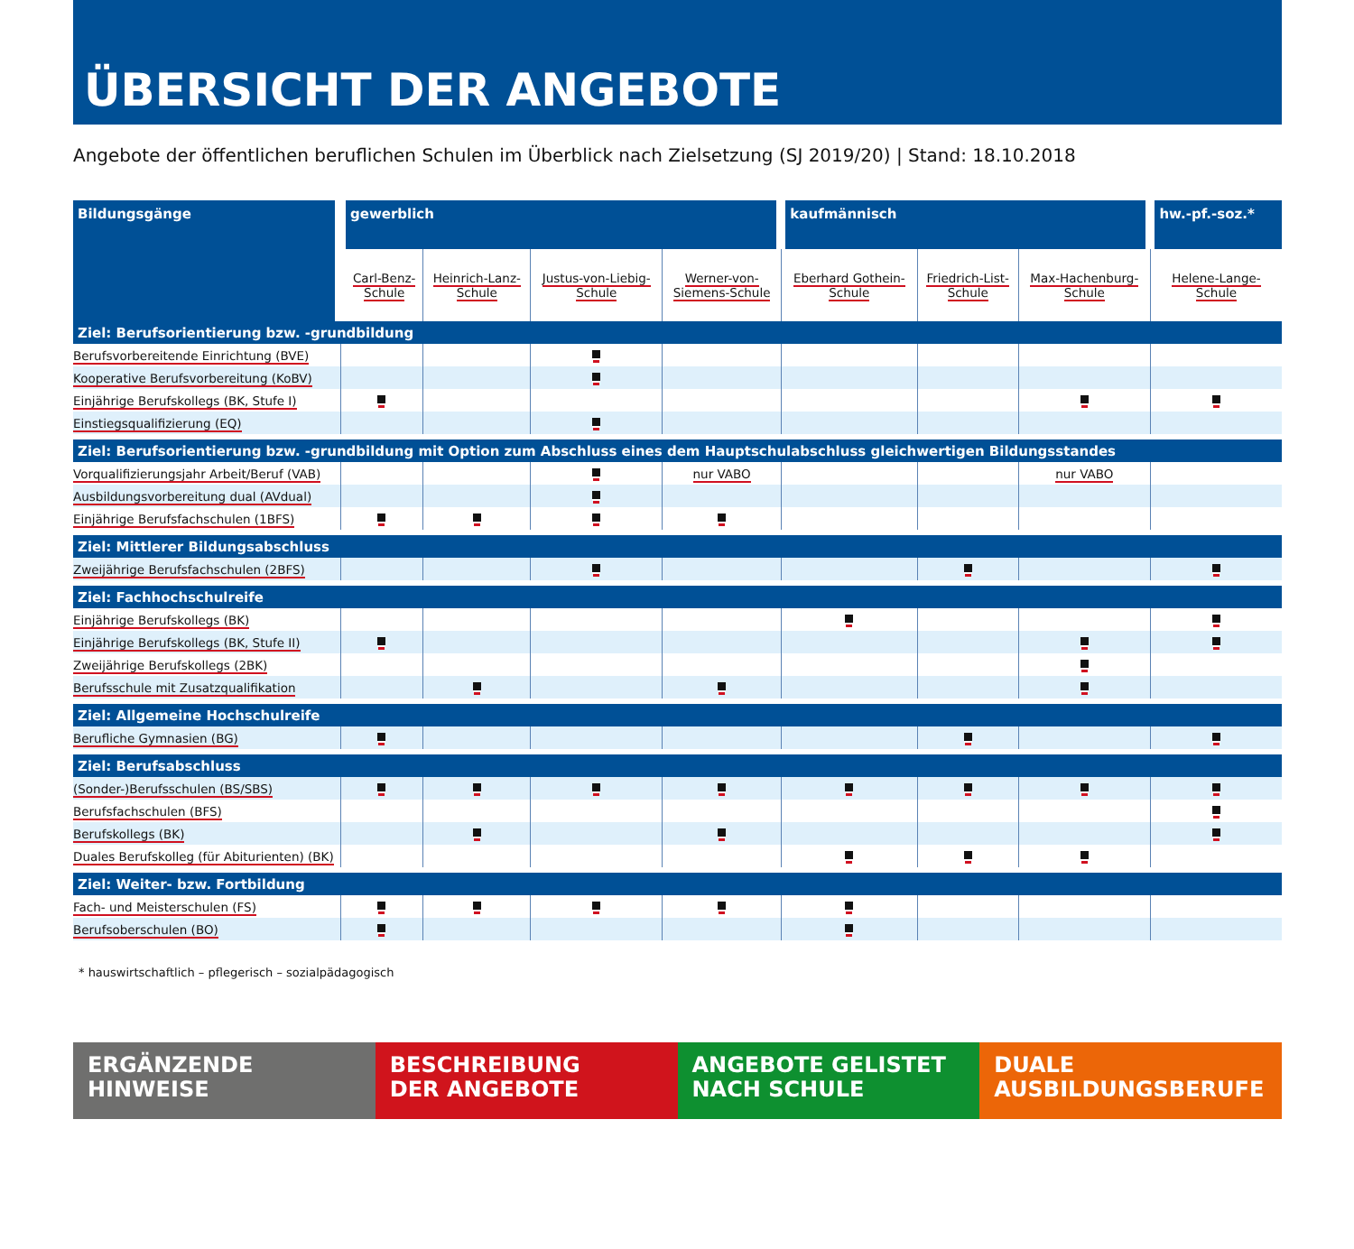ÜBERSICHT DER ANGEBOTE
Angebote der öffentlichen beruflichen Schulen im Überblick nach Zielsetzung (SJ 2019/20) | Stand: 18.10.2018
| Bildungsgänge | gewerblich | | | | kaufmännisch | | | hw.-pf.-soz.* |
| --- | --- | --- | --- | --- | --- | --- | --- | --- |
| | Carl-Benz- Schule | Heinrich-Lanz- Schule | Justus-von-Liebig- Schule | Werner-von- Siemens-Schule | Eberhard Gothein- Schule | Friedrich-List- Schule | Max-Hachenburg- Schule | Helene-Lange- Schule |
| Ziel: Berufsorientierung bzw. -grundbildung | | | | | | | | |
| Berufsvorbereitende Einrichtung (BVE) | | | | | | | | |
| Kooperative Berufsvorbereitung (KoBV) | | | | | | | | |
| Einjährige Berufskollegs (BK, Stufe I) | | | | | | | | |
| Einstiegsqualifizierung (EQ) | | | | | | | | |
| Ziel: Berufsorientierung bzw. -grundbildung mit Option zum Abschluss eines dem Hauptschulabschluss gleichwertigen Bildungsstandes | | | | | | | | |
| Vorqualifizierungsjahr Arbeit/Beruf (VAB) | | | | nur VABO | | | nur VABO | |
| Ausbildungsvorbereitung dual (AVdual) | | | | | | | | |
| Einjährige Berufsfachschulen (1BFS) | | | | | | | | |
| Ziel: Mittlerer Bildungsabschluss | | | | | | | | |
| Zweijährige Berufsfachschulen (2BFS) | | | | | | | | |
| Ziel: Fachhochschulreife | | | | | | | | |
| Einjährige Berufskollegs (BK) | | | | | | | | |
| Einjährige Berufskollegs (BK, Stufe II) | | | | | | | | |
| Zweijährige Berufskollegs (2BK) | | | | | | | | |
| Berufsschule mit Zusatzqualifikation | | | | | | | | |
| Ziel: Allgemeine Hochschulreife | | | | | | | | |
| Berufliche Gymnasien (BG) | | | | | | | | |
| Ziel: Berufsabschluss | | | | | | | | |
| (Sonder-)Berufsschulen (BS/SBS) | | | | | | | | |
| Berufsfachschulen (BFS) | | | | | | | | |
| Berufskollegs (BK) | | | | | | | | |
| Duales Berufskolleg (für Abiturienten) (BK) | | | | | | | | |
| Ziel: Weiter- bzw. Fortbildung | | | | | | | | |
| Fach- und Meisterschulen (FS) | | | | | | | | |
| Berufsoberschulen (BO) | | | | | | | | |
* hauswirtschaftlich – pflegerisch – sozialpädagogisch
ERGÄNZENDE
HINWEISE
BESCHREIBUNG
DER ANGEBOTE
ANGEBOTE GELISTET
NACH SCHULE
DUALE
AUSBILDUNGSBERUFE